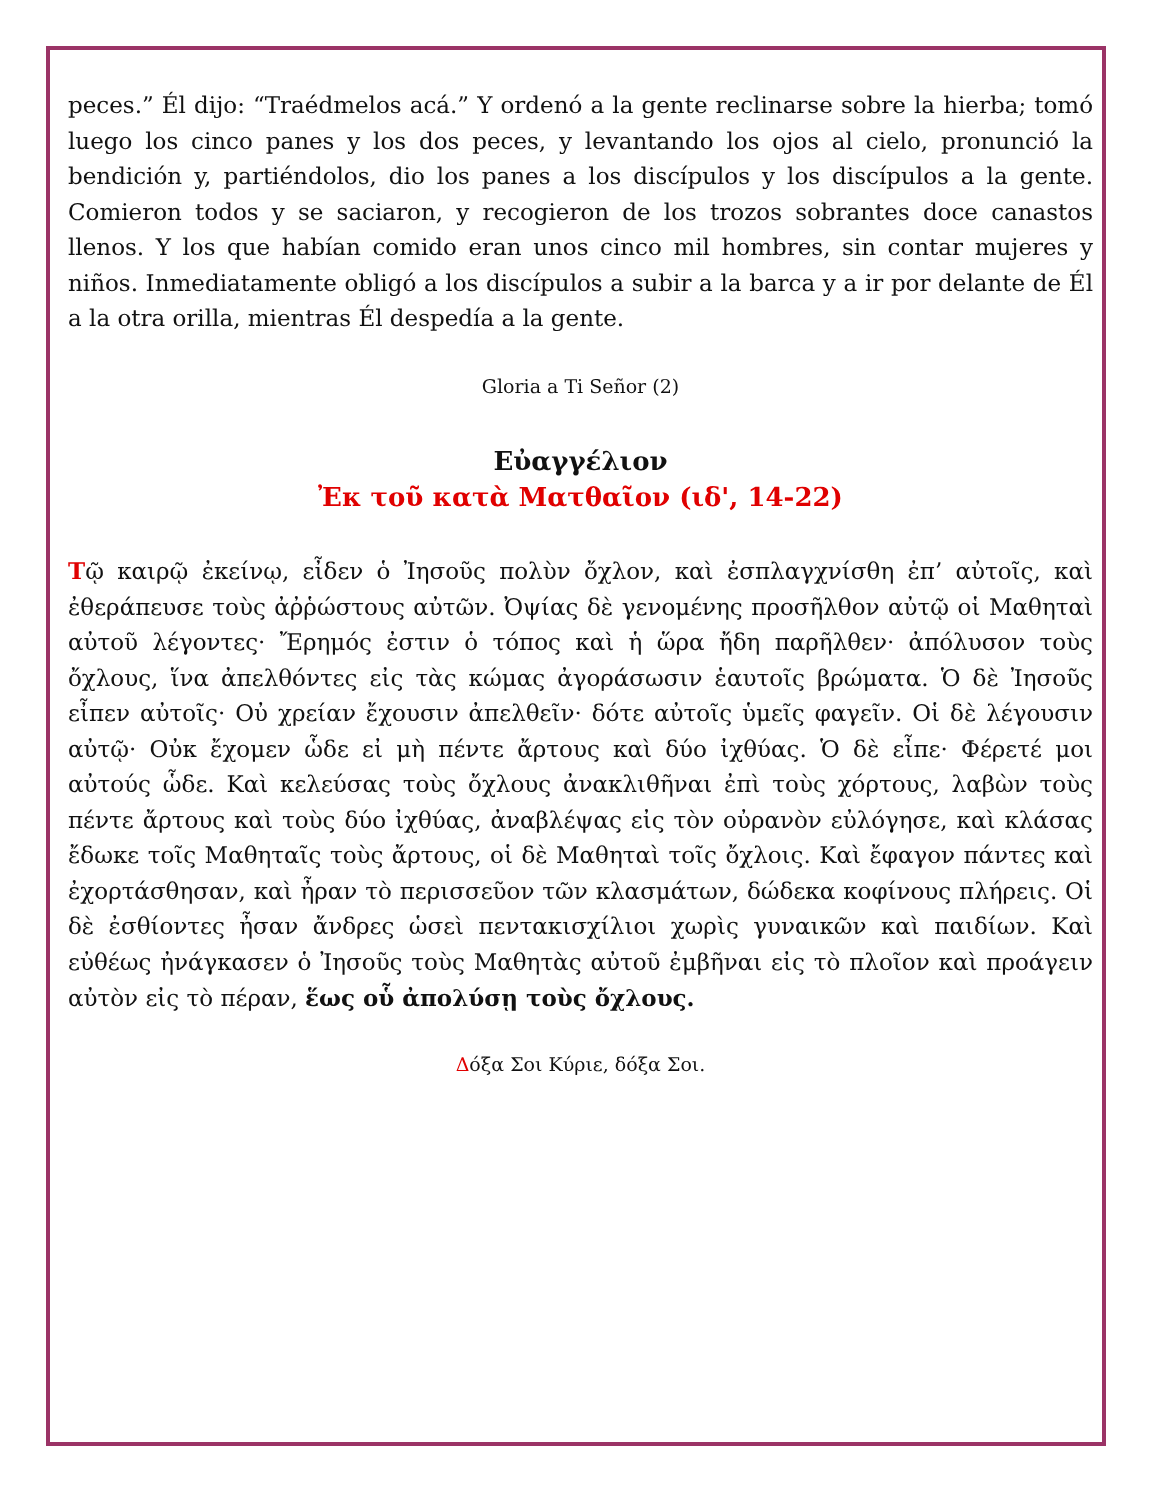peces.” Él dijo: “Traédmelos acá.” Y ordenó a la gente reclinarse sobre la hierba; tomó luego los cinco panes y los dos peces, y levantando los ojos al cielo, pronunció la bendición y, partiéndolos, dio los panes a los discípulos y los discípulos a la gente. Comieron todos y se saciaron, y recogieron de los trozos sobrantes doce canastos llenos. Y los que habían comido eran unos cinco mil hombres, sin contar mujeres y niños. Inmediatamente obligó a los discípulos a subir a la barca y a ir por delante de Él a la otra orilla, mientras Él despedía a la gente.
Gloria a Ti Señor (2)
Εὐαγγέλιον
Ἐκ τοῦ κατὰ Ματθαῖον (ιδ', 14-22)
Τῷ καιρῷ ἐκείνῳ, εἶδεν ὁ Ἰησοῦς πολὺν ὄχλον, καὶ ἐσπλαγχνίσθη ἐπ’ αὐτοῖς, καὶ ἐθεράπευσε τοὺς ἀῤῥώστους αὐτῶν. Ὀψίας δὲ γενομένης προσῆλθον αὐτῷ οἱ Μαθηταὶ αὐτοῦ λέγοντες· Ἔρημός ἐστιν ὁ τόπος καὶ ἡ ὥρα ἤδη παρῆλθεν· ἀπόλυσον τοὺς ὄχλους, ἵνα ἀπελθόντες εἰς τὰς κώμας ἀγοράσωσιν ἑαυτοῖς βρώματα. Ὁ δὲ Ἰησοῦς εἶπεν αὐτοῖς· Οὐ χρείαν ἔχουσιν ἀπελθεῖν· δότε αὐτοῖς ὑμεῖς φαγεῖν. Οἱ δὲ λέγουσιν αὐτῷ· Οὐκ ἔχομεν ὧδε εἰ μὴ πέντε ἄρτους καὶ δύο ἰχθύας. Ὁ δὲ εἶπε· Φέρετέ μοι αὐτούς ὧδε. Καὶ κελεύσας τοὺς ὄχλους ἀνακλιθῆναι ἐπὶ τοὺς χόρτους, λαβὼν τοὺς πέντε ἄρτους καὶ τοὺς δύο ἰχθύας, ἀναβλέψας εἰς τὸν οὐρανὸν εὐλόγησε, καὶ κλάσας ἔδωκε τοῖς Μαθηταῖς τοὺς ἄρτους, οἱ δὲ Μαθηταὶ τοῖς ὄχλοις. Καὶ ἔφαγον πάντες καὶ ἐχορτάσθησαν, καὶ ἦραν τὸ περισσεῦον τῶν κλασμάτων, δώδεκα κοφίνους πλήρεις. Οἱ δὲ ἐσθίοντες ἦσαν ἄνδρες ὡσεὶ πεντακισχίλιοι χωρὶς γυναικῶν καὶ παιδίων. Καὶ εὐθέως ἠνάγκασεν ὁ Ἰησοῦς τοὺς Μαθητὰς αὐτοῦ ἐμβῆναι εἰς τὸ πλοῖον καὶ προάγειν αὐτὸν εἰς τὸ πέραν, ἕως οὗ ἀπολύσῃ τοὺς ὄχλους.
Δόξα Σοι Κύριε, δόξα Σοι.